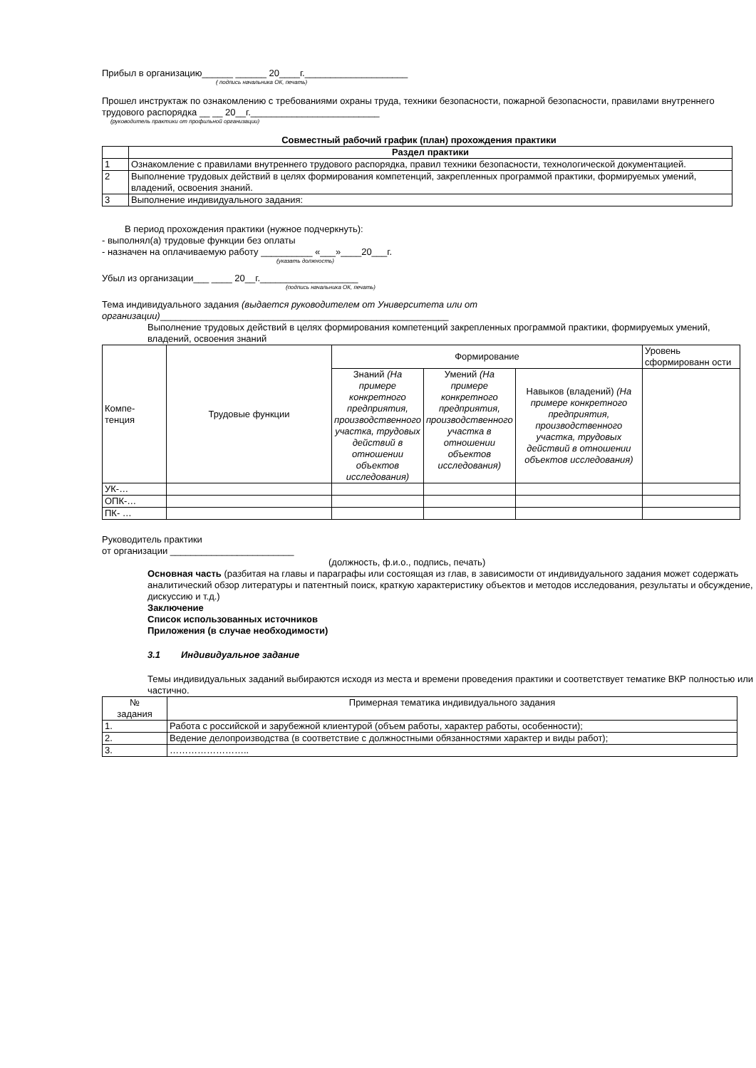Прибыл в организацию______ ______ 20____г.____________________
( подпись начальника ОК, печать)
Прошел инструктаж по ознакомлению с требованиями охраны труда, техники безопасности, пожарной безопасности, правилами внутреннего трудового распорядка __ __ 20__г._________________________
(руководитель практики от профильной организации)
Совместный рабочий график (план) прохождения практики
| | Раздел практики |
| --- | --- |
| 1 | Ознакомление с правилами внутреннего трудового распорядка, правил техники безопасности, технологической документацией. |
| 2 | Выполнение трудовых действий в целях формирования компетенций, закрепленных программой практики, формируемых умений, владений, освоения знаний. |
| 3 | Выполнение индивидуального задания: |
В период прохождения практики (нужное подчеркнуть):
- выполнял(а) трудовые функции без оплаты
- назначен на оплачиваемую работу __________ «___»____20___г.
(указать должность)
Убыл из организации___ ____ 20__г.___________________
(подпись начальника ОК, печать)
Тема индивидуального задания (выдается руководителем от Университета или от организации)________________________________________________________
Выполнение трудовых действий в целях формирования компетенций закрепленных программой практики, формируемых умений, владений, освоения знаний
| Компе- тенция | Трудовые функции | Формирование | | | Уровень сформированн ости |
| | | Знаний (На примере конкретного предприятия, производственного участка, трудовых действий в отношении объектов исследования) | Умений (На примере конкретного предприятия, производственного участка в отношении объектов исследования) | Навыков (владений) (На примере конкретного предприятия, производственного участка, трудовых действий в отношении объектов исследования) | |
| УК-… | | | | | |
| ОПК-… | | | | | |
| ПК- … | | | | | |
Руководитель практики
от организации ________________________
(должность, ф.и.о., подпись, печать)
Основная часть (разбитая на главы и параграфы или состоящая из глав, в зависимости от индивидуального задания может содержать аналитический обзор литературы и патентный поиск, краткую характеристику объектов и методов исследования, результаты и обсуждение, дискуссию и т.д.)
Заключение
Список использованных источников
Приложения (в случае необходимости)
3.1 Индивидуальное задание
Темы индивидуальных заданий выбираются исходя из места и времени проведения практики и соответствует тематике ВКР полностью или частично.
| № задания | Примерная тематика индивидуального задания |
| --- | --- |
| 1. | Работа с российской и зарубежной клиентурой (объем работы, характер работы, особенности); |
| 2. | Ведение делопроизводства (в соответствие с должностными обязанностями характер и виды работ); |
| 3. | …………………….. |